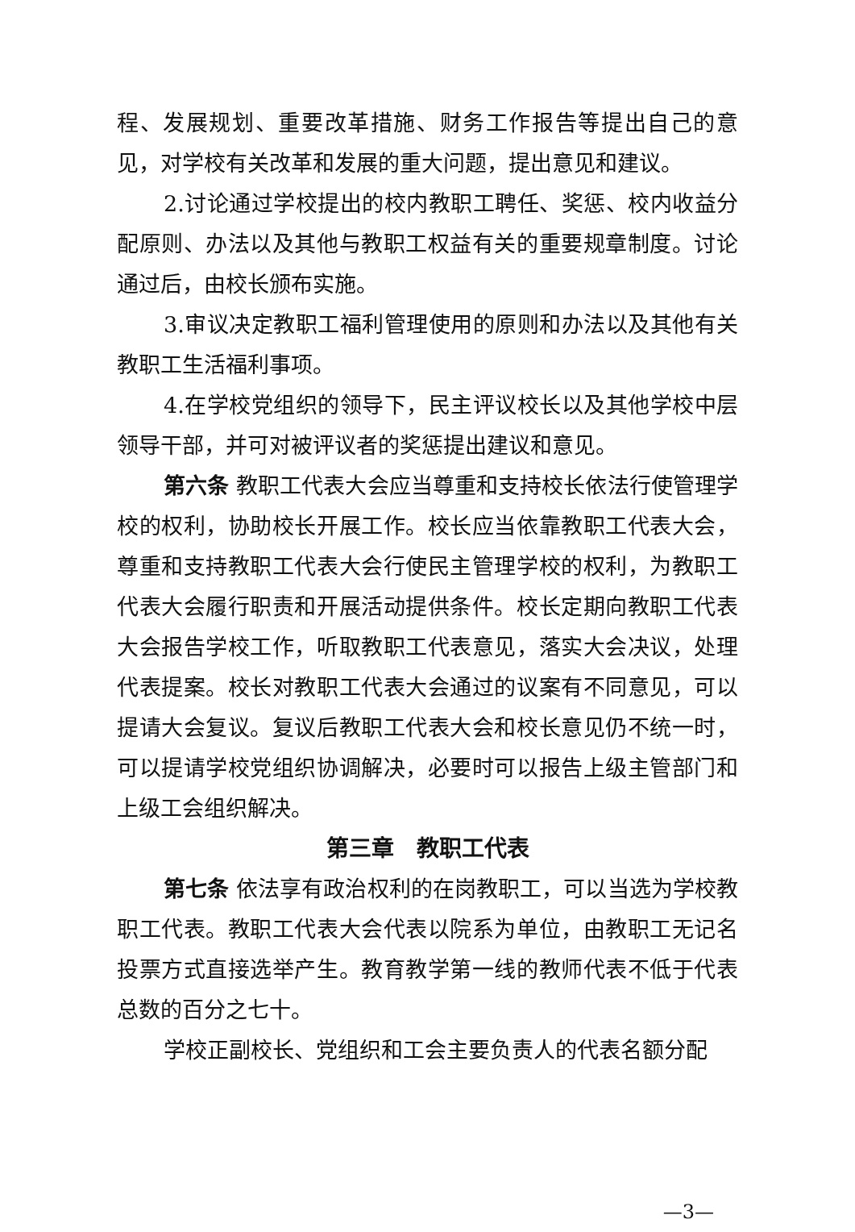程、发展规划、重要改革措施、财务工作报告等提出自己的意见，对学校有关改革和发展的重大问题，提出意见和建议。
2.讨论通过学校提出的校内教职工聘任、奖惩、校内收益分配原则、办法以及其他与教职工权益有关的重要规章制度。讨论通过后，由校长颁布实施。
3.审议决定教职工福利管理使用的原则和办法以及其他有关教职工生活福利事项。
4.在学校党组织的领导下，民主评议校长以及其他学校中层领导干部，并可对被评议者的奖惩提出建议和意见。
第六条 教职工代表大会应当尊重和支持校长依法行使管理学校的权利，协助校长开展工作。校长应当依靠教职工代表大会，尊重和支持教职工代表大会行使民主管理学校的权利，为教职工代表大会履行职责和开展活动提供条件。校长定期向教职工代表大会报告学校工作，听取教职工代表意见，落实大会决议，处理代表提案。校长对教职工代表大会通过的议案有不同意见，可以提请大会复议。复议后教职工代表大会和校长意见仍不统一时，可以提请学校党组织协调解决，必要时可以报告上级主管部门和上级工会组织解决。
第三章　教职工代表
第七条 依法享有政治权利的在岗教职工，可以当选为学校教职工代表。教职工代表大会代表以院系为单位，由教职工无记名投票方式直接选举产生。教育教学第一线的教师代表不低于代表总数的百分之七十。
学校正副校长、党组织和工会主要负责人的代表名额分配
—3—